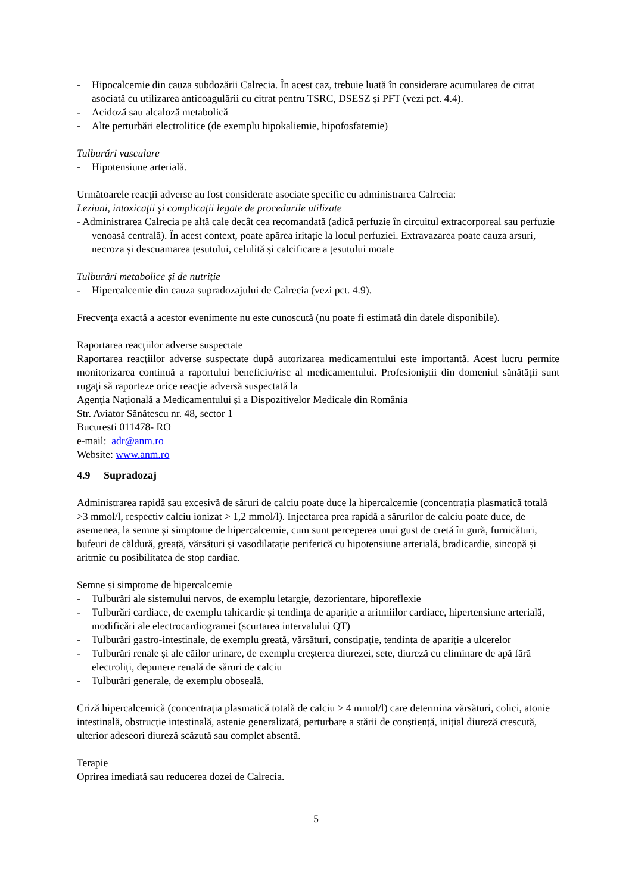- Hipocalcemie din cauza subdozării Calrecia. În acest caz, trebuie luată în considerare acumularea de citrat asociată cu utilizarea anticoagulării cu citrat pentru TSRC, DSESZ și PFT (vezi pct. 4.4).
- Acidoză sau alcaloză metabolică
- Alte perturbări electrolitice (de exemplu hipokaliemie, hipofosfatemie)
Tulburări vasculare
- Hipotensiune arterială.
Următoarele reacţii adverse au fost considerate asociate specific cu administrarea Calrecia:
Leziuni, intoxicaţii şi complicaţii legate de procedurile utilizate
- Administrarea Calrecia pe altă cale decât cea recomandată (adică perfuzie în circuitul extracorporeal sau perfuzie venoasă centrală). În acest context, poate apărea iritație la locul perfuziei. Extravazarea poate cauza arsuri, necroza și descuamarea țesutului, celulită și calcificare a țesutului moale
Tulburări metabolice și de nutriție
- Hipercalcemie din cauza supradozajului de Calrecia (vezi pct. 4.9).
Frecvența exactă a acestor evenimente nu este cunoscută (nu poate fi estimată din datele disponibile).
Raportarea reacţiilor adverse suspectate
Raportarea reacţiilor adverse suspectate după autorizarea medicamentului este importantă. Acest lucru permite monitorizarea continuă a raportului beneficiu/risc al medicamentului. Profesioniştii din domeniul sănătăţii sunt rugaţi să raporteze orice reacţie adversă suspectată la
Agenţia Naţională a Medicamentului şi a Dispozitivelor Medicale din România
Str. Aviator Sănătescu nr. 48, sector 1
Bucuresti 011478- RO
e-mail: adr@anm.ro
Website: www.anm.ro
4.9 Supradozaj
Administrarea rapidă sau excesivă de săruri de calciu poate duce la hipercalcemie (concentrația plasmatică totală >3 mmol/l, respectiv calciu ionizat > 1,2 mmol/l). Injectarea prea rapidă a sărurilor de calciu poate duce, de asemenea, la semne și simptome de hipercalcemie, cum sunt perceperea unui gust de cretă în gură, furnicături, bufeuri de căldură, greață, vărsături și vasodilatație periferică cu hipotensiune arterială, bradicardie, sincopă și aritmie cu posibilitatea de stop cardiac.
Semne și simptome de hipercalcemie
- Tulburări ale sistemului nervos, de exemplu letargie, dezorientare, hiporeflexie
- Tulburări cardiace, de exemplu tahicardie și tendința de apariție a aritmiilor cardiace, hipertensiune arterială, modificări ale electrocardiogramei (scurtarea intervalului QT)
- Tulburări gastro-intestinale, de exemplu greață, vărsături, constipație, tendința de apariție a ulcerelor
- Tulburări renale și ale căilor urinare, de exemplu creșterea diurezei, sete, diureză cu eliminare de apă fără electroliți, depunere renală de săruri de calciu
- Tulburări generale, de exemplu oboseală.
Criză hipercalcemică (concentrația plasmatică totală de calciu > 4 mmol/l) care determina vărsături, colici, atonie intestinală, obstrucție intestinală, astenie generalizată, perturbare a stării de conștiență, inițial diureză crescută, ulterior adeseori diureză scăzută sau complet absentă.
Terapie
Oprirea imediată sau reducerea dozei de Calrecia.
5